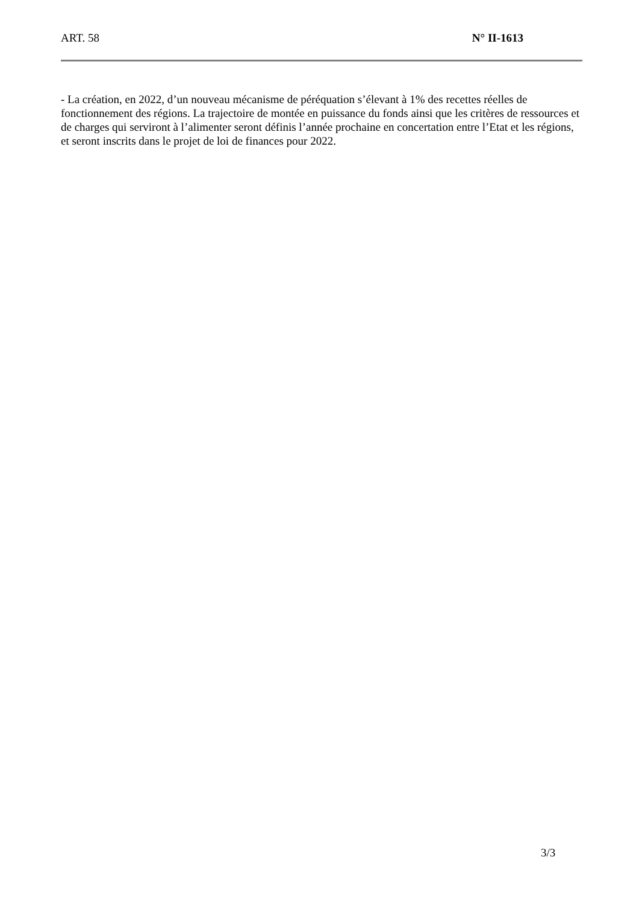ART. 58 N° II-1613
- La création, en 2022, d’un nouveau mécanisme de péréquation s’élevant à 1% des recettes réelles de fonctionnement des régions. La trajectoire de montée en puissance du fonds ainsi que les critères de ressources et de charges qui serviront à l’alimenter seront définis l’année prochaine en concertation entre l’Etat et les régions, et seront inscrits dans le projet de loi de finances pour 2022.
3/3